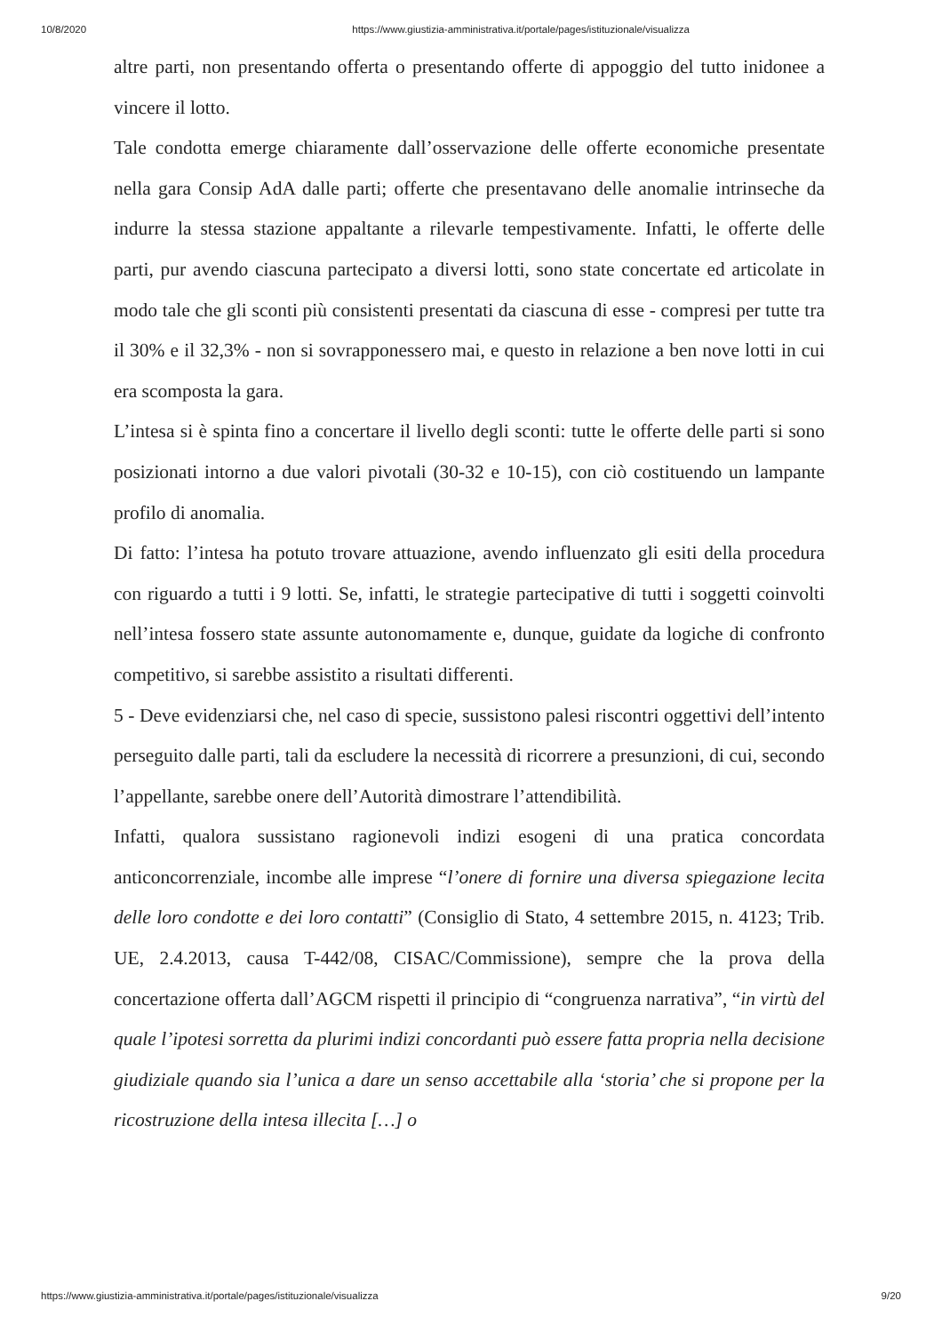10/8/2020 https://www.giustizia-amministrativa.it/portale/pages/istituzionale/visualizza
altre parti, non presentando offerta o presentando offerte di appoggio del tutto inidonee a vincere il lotto.
Tale condotta emerge chiaramente dall’osservazione delle offerte economiche presentate nella gara Consip AdA dalle parti; offerte che presentavano delle anomalie intrinseche da indurre la stessa stazione appaltante a rilevarle tempestivamente. Infatti, le offerte delle parti, pur avendo ciascuna partecipato a diversi lotti, sono state concertate ed articolate in modo tale che gli sconti più consistenti presentati da ciascuna di esse - compresi per tutte tra il 30% e il 32,3% - non si sovrapponessero mai, e questo in relazione a ben nove lotti in cui era scomposta la gara.
L’intesa si è spinta fino a concertare il livello degli sconti: tutte le offerte delle parti si sono posizionati intorno a due valori pivotali (30-32 e 10-15), con ciò costituendo un lampante profilo di anomalia.
Di fatto: l’intesa ha potuto trovare attuazione, avendo influenzato gli esiti della procedura con riguardo a tutti i 9 lotti. Se, infatti, le strategie partecipative di tutti i soggetti coinvolti nell’intesa fossero state assunte autonomamente e, dunque, guidate da logiche di confronto competitivo, si sarebbe assistito a risultati differenti.
5 - Deve evidenziarsi che, nel caso di specie, sussistono palesi riscontri oggettivi dell’intento perseguito dalle parti, tali da escludere la necessità di ricorrere a presunzioni, di cui, secondo l’appellante, sarebbe onere dell’Autorità dimostrare l’attendibilità.
Infatti, qualora sussistano ragionevoli indizi esogeni di una pratica concordata anticoncorrenziale, incombe alle imprese “l’onere di fornire una diversa spiegazione lecita delle loro condotte e dei loro contatti” (Consiglio di Stato, 4 settembre 2015, n. 4123; Trib. UE, 2.4.2013, causa T-442/08, CISAC/Commissione), sempre che la prova della concertazione offerta dall’AGCM rispetti il principio di “congruenza narrativa”, “in virtù del quale l’ipotesi sorretta da plurimi indizi concordanti può essere fatta propria nella decisione giudiziale quando sia l’unica a dare un senso accettabile alla ‘storia’ che si propone per la ricostruzione della intesa illecita […] o
https://www.giustizia-amministrativa.it/portale/pages/istituzionale/visualizza 9/20